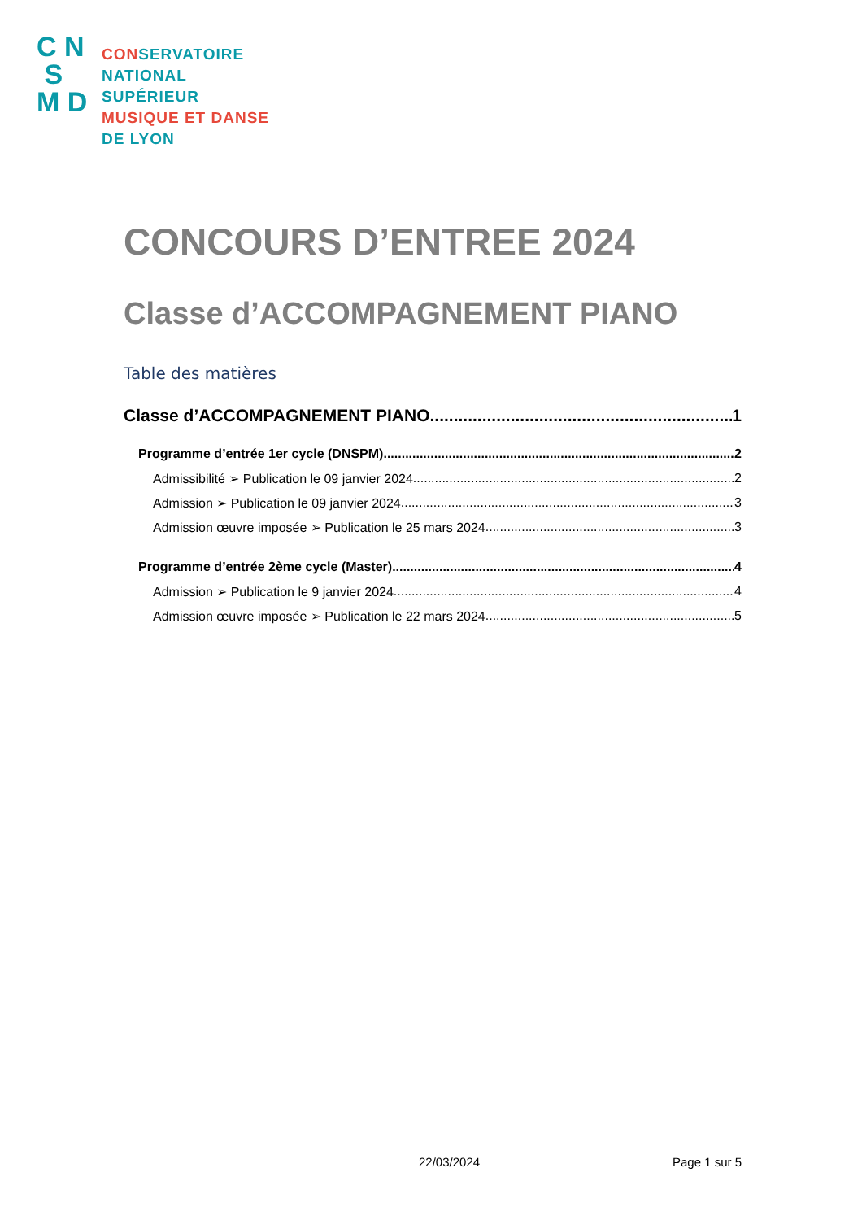C N
S
M D
CONSERVATOIRE
NATIONAL
SUPÉRIEUR
MUSIQUE ET DANSE
DE LYON
CONCOURS D’ENTREE 2024
Classe d’ACCOMPAGNEMENT PIANO
Table des matières
Classe d’ACCOMPAGNEMENT PIANO 1
Programme d’entrée 1er cycle (DNSPM) 2
Admissibilité ➢ Publication le 09 janvier 2024 2
Admission ➢ Publication le 09 janvier 2024 3
Admission œuvre imposée ➢ Publication le 25 mars 2024 3
Programme d’entrée 2ème cycle (Master) 4
Admission ➢ Publication le 9 janvier 2024 4
Admission œuvre imposée ➢ Publication le 22 mars 2024 5
22/03/2024 Page 1 sur 5